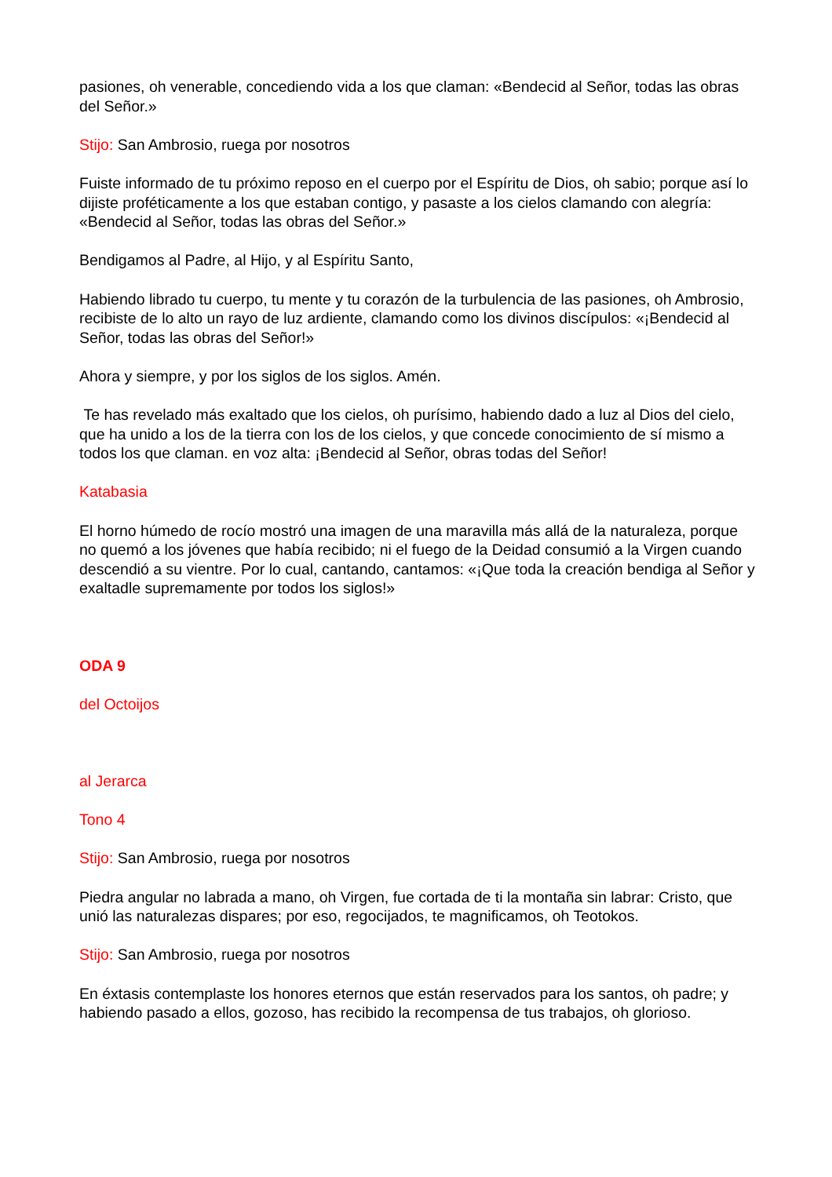pasiones, oh venerable, concediendo vida a los que claman: «Bendecid al Señor, todas las obras del Señor.»
Stijo: San Ambrosio, ruega por nosotros
Fuiste informado de tu próximo reposo en el cuerpo por el Espíritu de Dios, oh sabio; porque así lo dijiste proféticamente a los que estaban contigo, y pasaste a los cielos clamando con alegría: «Bendecid al Señor, todas las obras del Señor.»
Bendigamos al Padre, al Hijo, y al Espíritu Santo,
Habiendo librado tu cuerpo, tu mente y tu corazón de la turbulencia de las pasiones, oh Ambrosio, recibiste de lo alto un rayo de luz ardiente, clamando como los divinos discípulos: «¡Bendecid al Señor, todas las obras del Señor!»
Ahora y siempre, y por los siglos de los siglos. Amén.
Te has revelado más exaltado que los cielos, oh purísimo, habiendo dado a luz al Dios del cielo, que ha unido a los de la tierra con los de los cielos, y que concede conocimiento de sí mismo a todos los que claman. en voz alta: ¡Bendecid al Señor, obras todas del Señor!
Katabasia
El horno húmedo de rocío mostró una imagen de una maravilla más allá de la naturaleza, porque no quemó a los jóvenes que había recibido; ni el fuego de la Deidad consumió a la Virgen cuando descendió a su vientre. Por lo cual, cantando, cantamos: «¡Que toda la creación bendiga al Señor y exaltadle supremamente por todos los siglos!»
ODA 9
del Octoijos
al Jerarca
Tono 4
Stijo: San Ambrosio, ruega por nosotros
Piedra angular no labrada a mano, oh Virgen, fue cortada de ti la montaña sin labrar: Cristo, que unió las naturalezas dispares; por eso, regocijados, te magnificamos, oh Teotokos.
Stijo: San Ambrosio, ruega por nosotros
En éxtasis contemplaste los honores eternos que están reservados para los santos, oh padre; y habiendo pasado a ellos, gozoso, has recibido la recompensa de tus trabajos, oh glorioso.